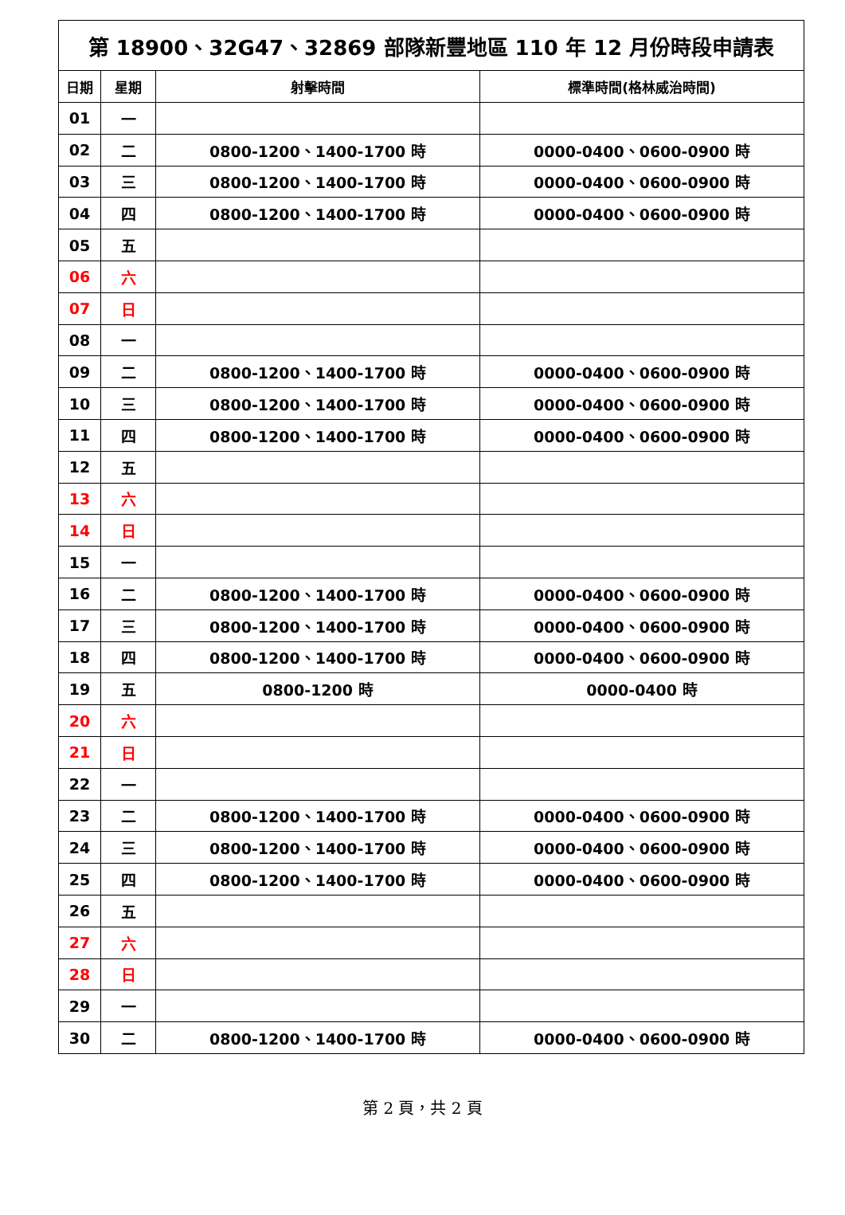| 第 18900、32G47、32869 部隊新豐地區 110 年 12 月份時段申請表 | | | |
| --- | --- | --- | --- |
| 日期 | 星期 | 射擊時間 | 標準時間(格林威治時間) |
| 01 | 一 | | |
| 02 | 二 | 0800-1200、1400-1700 時 | 0000-0400、0600-0900 時 |
| 03 | 三 | 0800-1200、1400-1700 時 | 0000-0400、0600-0900 時 |
| 04 | 四 | 0800-1200、1400-1700 時 | 0000-0400、0600-0900 時 |
| 05 | 五 | | |
| 06 | 六 | | |
| 07 | 日 | | |
| 08 | 一 | | |
| 09 | 二 | 0800-1200、1400-1700 時 | 0000-0400、0600-0900 時 |
| 10 | 三 | 0800-1200、1400-1700 時 | 0000-0400、0600-0900 時 |
| 11 | 四 | 0800-1200、1400-1700 時 | 0000-0400、0600-0900 時 |
| 12 | 五 | | |
| 13 | 六 | | |
| 14 | 日 | | |
| 15 | 一 | | |
| 16 | 二 | 0800-1200、1400-1700 時 | 0000-0400、0600-0900 時 |
| 17 | 三 | 0800-1200、1400-1700 時 | 0000-0400、0600-0900 時 |
| 18 | 四 | 0800-1200、1400-1700 時 | 0000-0400、0600-0900 時 |
| 19 | 五 | 0800-1200 時 | 0000-0400 時 |
| 20 | 六 | | |
| 21 | 日 | | |
| 22 | 一 | | |
| 23 | 二 | 0800-1200、1400-1700 時 | 0000-0400、0600-0900 時 |
| 24 | 三 | 0800-1200、1400-1700 時 | 0000-0400、0600-0900 時 |
| 25 | 四 | 0800-1200、1400-1700 時 | 0000-0400、0600-0900 時 |
| 26 | 五 | | |
| 27 | 六 | | |
| 28 | 日 | | |
| 29 | 一 | | |
| 30 | 二 | 0800-1200、1400-1700 時 | 0000-0400、0600-0900 時 |
第 2 頁，共 2 頁